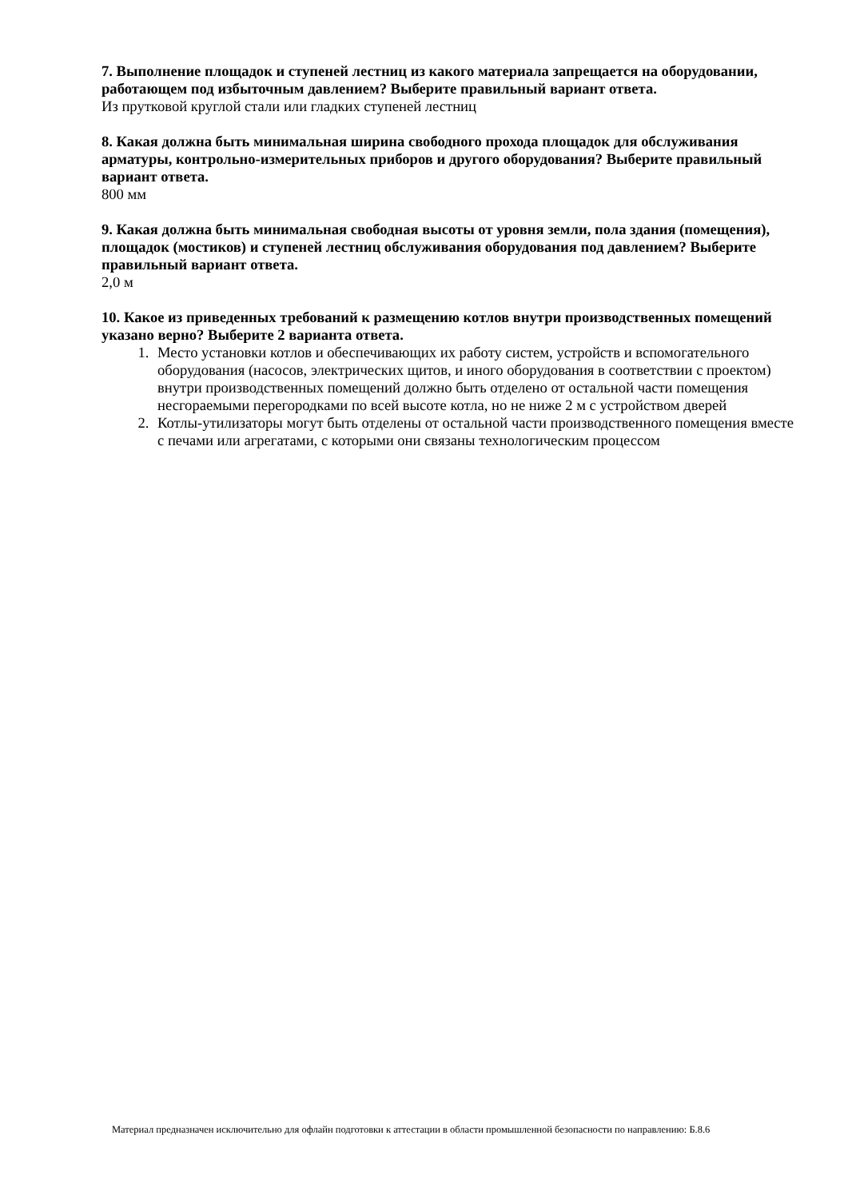7. Выполнение площадок и ступеней лестниц из какого материала запрещается на оборудовании, работающем под избыточным давлением? Выберите правильный вариант ответа.
Из прутковой круглой стали или гладких ступеней лестниц
8. Какая должна быть минимальная ширина свободного прохода площадок для обслуживания арматуры, контрольно-измерительных приборов и другого оборудования? Выберите правильный вариант ответа.
800 мм
9. Какая должна быть минимальная свободная высоты от уровня земли, пола здания (помещения), площадок (мостиков) и ступеней лестниц обслуживания оборудования под давлением? Выберите правильный вариант ответа.
2,0 м
10. Какое из приведенных требований к размещению котлов внутри производственных помещений указано верно? Выберите 2 варианта ответа.
1. Место установки котлов и обеспечивающих их работу систем, устройств и вспомогательного оборудования (насосов, электрических щитов, и иного оборудования в соответствии с проектом) внутри производственных помещений должно быть отделено от остальной части помещения несгораемыми перегородками по всей высоте котла, но не ниже 2 м с устройством дверей
2. Котлы-утилизаторы могут быть отделены от остальной части производственного помещения вместе с печами или агрегатами, с которыми они связаны технологическим процессом
Материал предназначен исключительно для офлайн подготовки к аттестации в области промышленной безопасности по направлению: Б.8.6